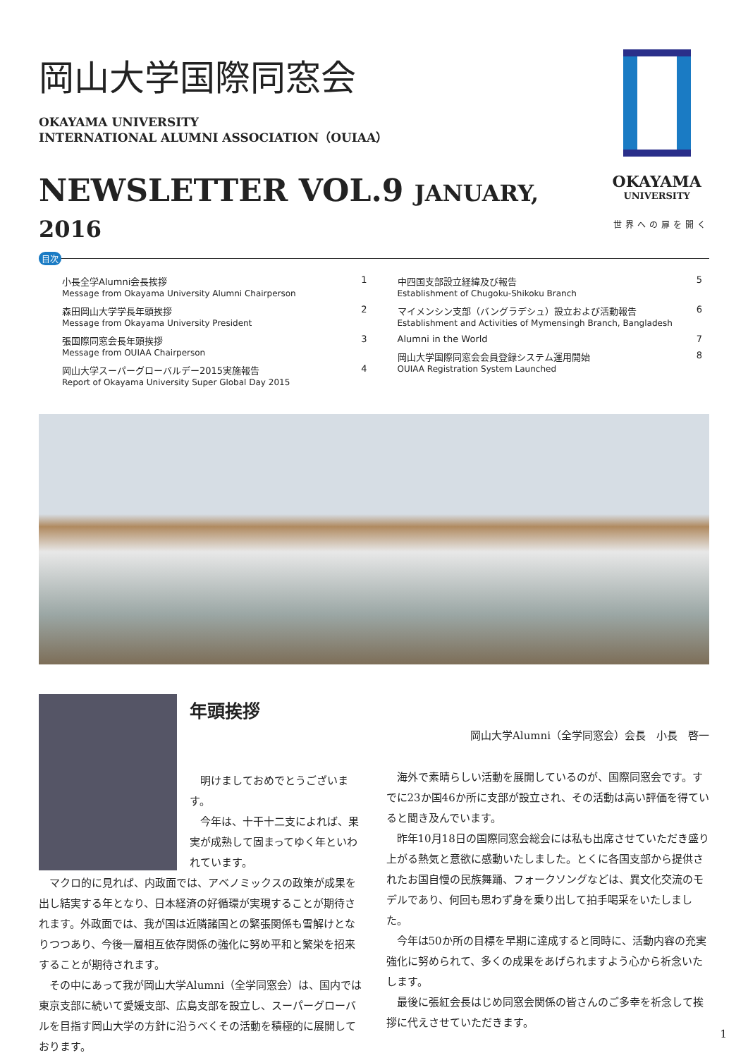岡山大学国際同窓会
OKAYAMA UNIVERSITY
INTERNATIONAL ALUMNI ASSOCIATION（OUIAA）
NEWSLETTER VOL.9 JANUARY, 2016
OKAYAMA
UNIVERSITY
世界への扉を開く
目次
小長全学Alumni会長挨拶 1
Message from Okayama University Alumni Chairperson
森田岡山大学学長年頭挨拶 2
Message from Okayama University President
張国際同窓会長年頭挨拶 3
Message from OUIAA Chairperson
岡山大学スーパーグローバルデー2015実施報告 4
Report of Okayama University Super Global Day 2015
中四国支部設立経緯及び報告 5
Establishment of Chugoku-Shikoku Branch
マイメンシン支部（バングラデシュ）設立および活動報告 6
Establishment and Activities of Mymensingh Branch, Bangladesh
Alumni in the World 7
岡山大学国際同窓会会員登録システム運用開始 8
OUIAA Registration System Launched
年頭挨拶
明けましておめでとうございます。
今年は、十干十二支によれば、果実が成熟して固まってゆく年といわれています。
マクロ的に見れば、内政面では、アベノミックスの政策が成果を出し結実する年となり、日本経済の好循環が実現することが期待されます。外政面では、我が国は近隣諸国との緊張関係も雪解けとなりつつあり、今後一層相互依存関係の強化に努め平和と繁栄を招来することが期待されます。
その中にあって我が岡山大学Alumni（全学同窓会）は、国内では東京支部に続いて愛媛支部、広島支部を設立し、スーパーグローバルを目指す岡山大学の方針に沿うべくその活動を積極的に展開しております。
岡山大学Alumni（全学同窓会）会長　小長　啓一
海外で素晴らしい活動を展開しているのが、国際同窓会です。すでに23か国46か所に支部が設立され、その活動は高い評価を得ていると聞き及んでいます。
昨年10月18日の国際同窓会総会には私も出席させていただき盛り上がる熱気と意欲に感動いたしました。とくに各国支部から提供されたお国自慢の民族舞踊、フォークソングなどは、異文化交流のモデルであり、何回も思わず身を乗り出して拍手喝采をいたしました。
今年は50か所の目標を早期に達成すると同時に、活動内容の充実強化に努められて、多くの成果をあげられますよう心から祈念いたします。
最後に張紅会長はじめ同窓会関係の皆さんのご多幸を祈念して挨拶に代えさせていただきます。
1